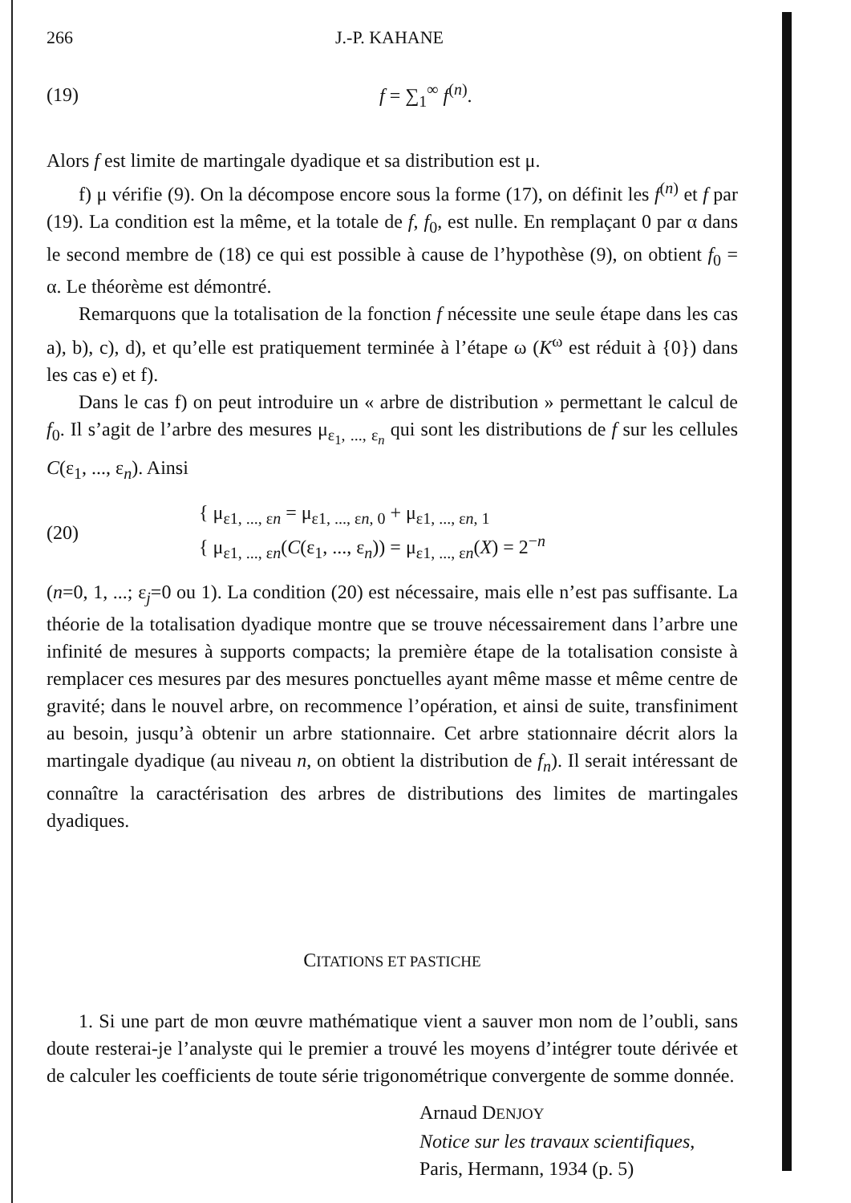266 J.-P. KAHANE
(19) f = ∑<sub>1</sub><sup>∞</sup> f<sup>(n)</sup>.
Alors f est limite de martingale dyadique et sa distribution est μ.
f) μ vérifie (9). On la décompose encore sous la forme (17), on définit les f<sup>(n)</sup> et f par (19). La condition est la même, et la totale de f, f<sub>0</sub>, est nulle. En remplaçant 0 par α dans le second membre de (18) ce qui est possible à cause de l’hypothèse (9), on obtient f<sub>0</sub> = α. Le théorème est démontré.
Remarquons que la totalisation de la fonction f nécessite une seule étape dans les cas a), b), c), d), et qu’elle est pratiquement terminée à l’étape ω (K<sup>ω</sup> est réduit à {0}) dans les cas e) et f).
Dans le cas f) on peut introduire un « arbre de distribution » permettant le calcul de f<sub>0</sub>. Il s’agit de l’arbre des mesures μ<sub>ε<sub>1</sub>, ..., ε<sub>n</sub></sub> qui sont les distributions de f sur les cellules C(ε<sub>1</sub>, ..., ε<sub>n</sub>). Ainsi
(20) { μ<sub>ε1, ..., εn</sub> = μ<sub>ε1, ..., εn, 0</sub> + μ<sub>ε1, ..., εn, 1</sub>
{ μ<sub>ε1, ..., εn</sub>(C(ε<sub>1</sub>, ..., ε<sub>n</sub>)) = μ<sub>ε1, ..., εn</sub>(X) = 2<sup>−n</sup>
(n=0, 1, ...; ε<sub>j</sub>=0 ou 1). La condition (20) est nécessaire, mais elle n’est pas suffisante. La théorie de la totalisation dyadique montre que se trouve nécessairement dans l’arbre une infinité de mesures à supports compacts; la première étape de la totalisation consiste à remplacer ces mesures par des mesures ponctuelles ayant même masse et même centre de gravité; dans le nouvel arbre, on recommence l’opération, et ainsi de suite, transfiniment au besoin, jusqu’à obtenir un arbre stationnaire. Cet arbre stationnaire décrit alors la martingale dyadique (au niveau n, on obtient la distribution de f<sub>n</sub>). Il serait intéressant de connaître la caractérisation des arbres de distributions des limites de martingales dyadiques.
CITATIONS ET PASTICHE
1. Si une part de mon œuvre mathématique vient a sauver mon nom de l’oubli, sans doute resterai-je l’analyste qui le premier a trouvé les moyens d’intégrer toute dérivée et de calculer les coefficients de toute série trigonométrique convergente de somme donnée.
Arnaud DENJOY
Notice sur les travaux scientifiques,
Paris, Hermann, 1934 (p. 5)